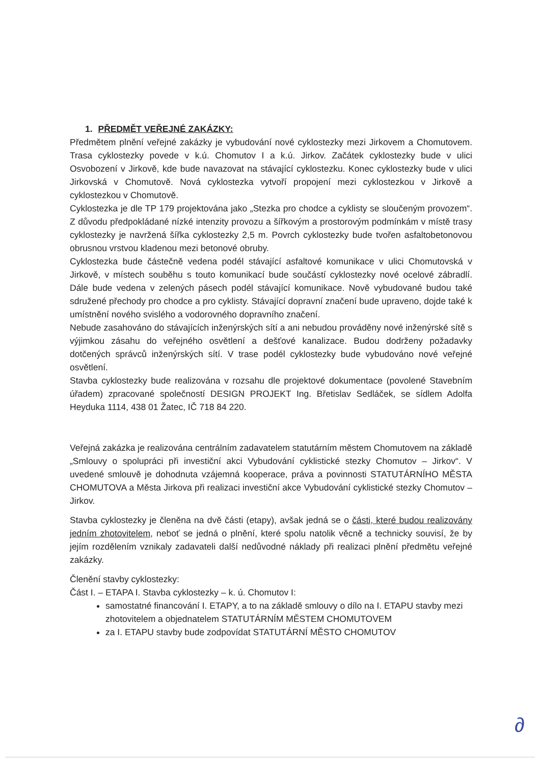1. PŘEDMĚT VEŘEJNÉ ZAKÁZKY:
Předmětem plnění veřejné zakázky je vybudování nové cyklostezky mezi Jirkovem a Chomutovem. Trasa cyklostezky povede v k.ú. Chomutov I a k.ú. Jirkov. Začátek cyklostezky bude v ulici Osvobození v Jirkově, kde bude navazovat na stávající cyklostezku. Konec cyklostezky bude v ulici Jirkovská v Chomutově. Nová cyklostezka vytvoří propojení mezi cyklostezkou v Jirkově a cyklostezkou v Chomutově.
Cyklostezka je dle TP 179 projektována jako „Stezka pro chodce a cyklisty se sloučeným provozem“. Z důvodu předpokládané nízké intenzity provozu a šířkovým a prostorovým podmínkám v místě trasy cyklostezky je navržená šířka cyklostezky 2,5 m. Povrch cyklostezky bude tvořen asfaltobetonovou obrusnou vrstvou kladenou mezi betonové obruby.
Cyklostezka bude částečně vedena podél stávající asfaltové komunikace v ulici Chomutovská v Jirkově, v místech souběhu s touto komunikací bude součástí cyklostezky nové ocelové zábradlí. Dále bude vedena v zelených pásech podél stávající komunikace. Nově vybudované budou také sdružené přechody pro chodce a pro cyklisty. Stávající dopravní značení bude upraveno, dojde také k umístnění nového svislého a vodorovného dopravního značení.
Nebude zasahováno do stávajících inženýrských sítí a ani nebudou prováděny nové inženýrské sítě s výjimkou zásahu do veřejného osvětlení a dešťové kanalizace. Budou dodrženy požadavky dotčených správců inženýrských sítí. V trase podél cyklostezky bude vybudováno nové veřejné osvětlení.
Stavba cyklostezky bude realizována v rozsahu dle projektové dokumentace (povolené Stavebním úřadem) zpracované společností DESIGN PROJEKT Ing. Břetislav Sedláček, se sídlem Adolfa Heyduka 1114, 438 01 Žatec, IČ 718 84 220.
Veřejná zakázka je realizována centrálním zadavatelem statutárním městem Chomutovem na základě „Smlouvy o spolupráci při investiční akci Vybudování cyklistické stezky Chomutov – Jirkov“. V uvedené smlouvě je dohodnuta vzájemná kooperace, práva a povinnosti STATUTÁRNÍHO MĚSTA CHOMUTOVA a Města Jirkova při realizaci investiční akce Vybudování cyklistické stezky Chomutov – Jirkov.
Stavba cyklostezky je členěna na dvě části (etapy), avšak jedná se o části, které budou realizovány jedním zhotovitelem, neboť se jedná o plnění, které spolu natolik věcně a technicky souvisí, že by jejím rozdělením vznikaly zadavateli další nedůvodné náklady při realizaci plnění předmětu veřejné zakázky.
Členění stavby cyklostezky:
Část I. – ETAPA I. Stavba cyklostezky – k. ú. Chomutov I:
samostatné financování I. ETAPY, a to na základě smlouvy o dílo na I. ETAPU stavby mezi zhotovitelem a objednatelem STATUTÁRNÍM MĚSTEM CHOMUTOVEM
za I. ETAPU stavby bude zodpovídat STATUTÁRNÍ MĚSTO CHOMUTOV
∂